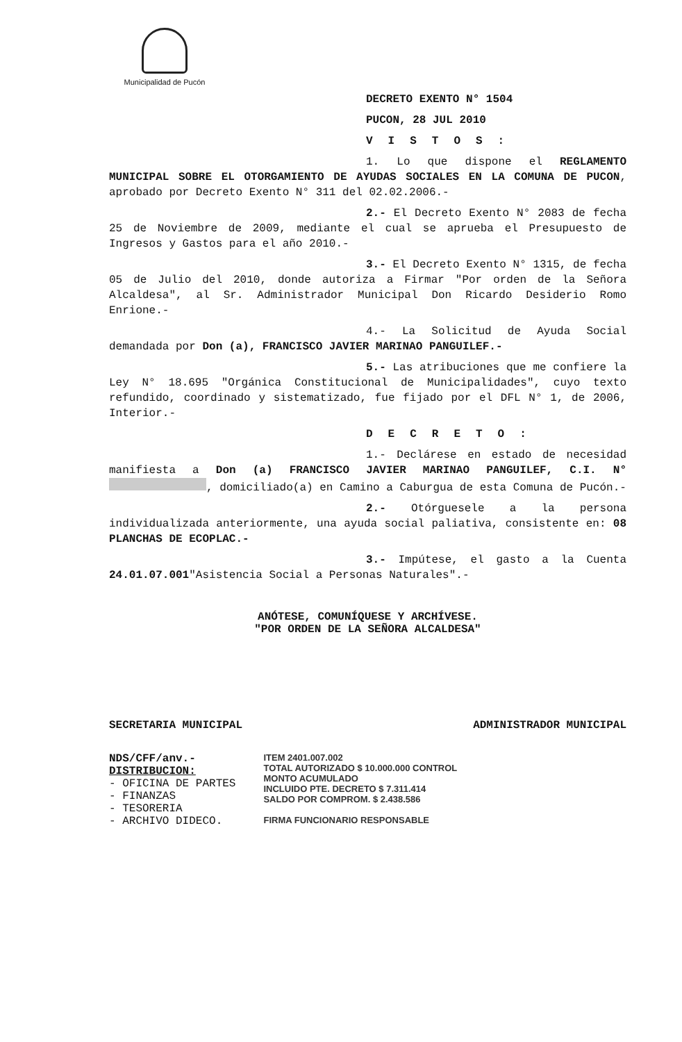Municipalidad de Pucón
DECRETO EXENTO N° 1504
PUCON, 28 JUL 2010
VISTOS:
1. Lo que dispone el REGLAMENTO MUNICIPAL SOBRE EL OTORGAMIENTO DE AYUDAS SOCIALES EN LA COMUNA DE PUCON, aprobado por Decreto Exento N° 311 del 02.02.2006.-
2.- El Decreto Exento N° 2083 de fecha 25 de Noviembre de 2009, mediante el cual se aprueba el Presupuesto de Ingresos y Gastos para el año 2010.-
3.- El Decreto Exento N° 1315, de fecha 05 de Julio del 2010, donde autoriza a Firmar "Por orden de la Señora Alcaldesa", al Sr. Administrador Municipal Don Ricardo Desiderio Romo Enrione.-
4.- La Solicitud de Ayuda Social demandada por Don (a), FRANCISCO JAVIER MARINAO PANGUILEF.-
5.- Las atribuciones que me confiere la Ley N° 18.695 "Orgánica Constitucional de Municipalidades", cuyo texto refundido, coordinado y sistematizado, fue fijado por el DFL N° 1, de 2006, Interior.-
DECRETO:
1.- Declárese en estado de necesidad manifiesta a Don (a) FRANCISCO JAVIER MARINAO PANGUILEF, C.I. N° , domiciliado(a) en Camino a Caburgua de esta Comuna de Pucón.-
2.- Otórguesele a la persona individualizada anteriormente, una ayuda social paliativa, consistente en: 08 PLANCHAS DE ECOPLAC.-
3.- Impútese, el gasto a la Cuenta 24.01.07.001"Asistencia Social a Personas Naturales".-
ANÓTESE, COMUNÍQUESE Y ARCHÍVESE.
"POR ORDEN DE LA SEÑORA ALCALDESA"
SECRETARIA MUNICIPAL ADMINISTRADOR MUNICIPAL
NDS/CFF/anv.-
DISTRIBUCION:
- OFICINA DE PARTES
- FINANZAS
- TESORERIA
- ARCHIVO DIDECO.
ITEM 2401.007.002
TOTAL AUTORIZADO $ 10.000.000 CONTROL
MONTO ACUMULADO
INCLUIDO PTE. DECRETO $ 7.311.414
SALDO POR COMPROM. $ 2.438.586
FIRMA FUNCIONARIO RESPONSABLE